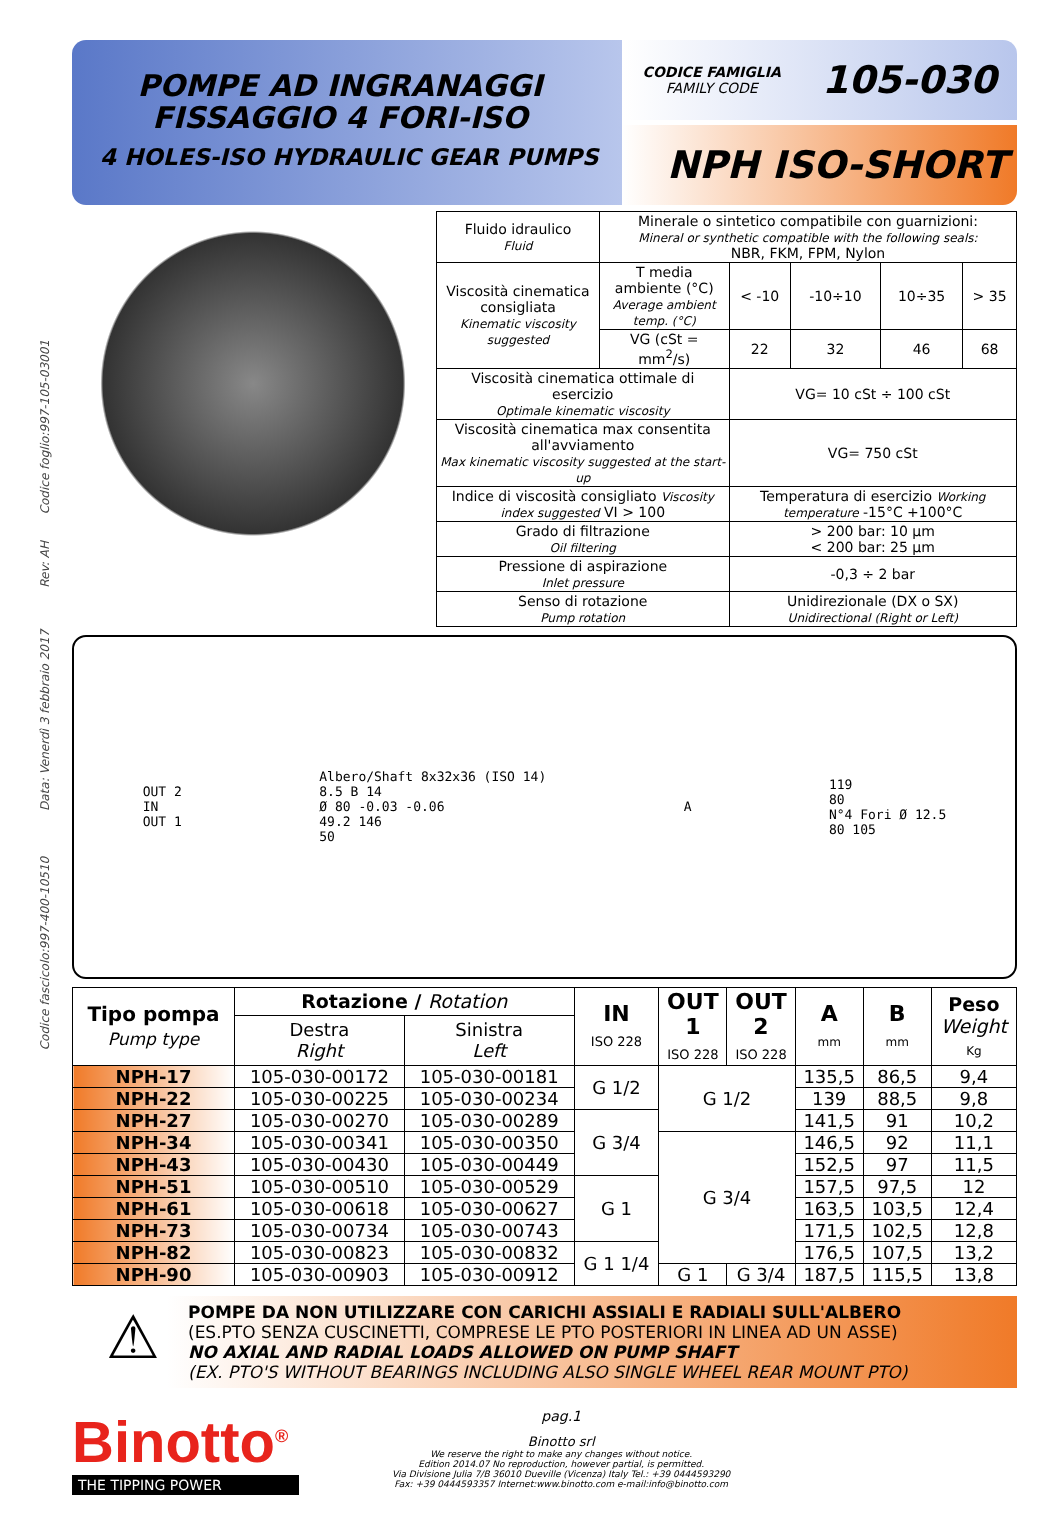Codice fascicolo:997-400-10510 Data: Venerdì 3 febbraio 2017 Rev: AH Codice foglio:997-105-03001
POMPE AD INGRANAGGI FISSAGGIO 4 FORI-ISO
4 HOLES-ISO HYDRAULIC GEAR PUMPS
CODICE FAMIGLIA
FAMILY CODE
105-030
NPH ISO-SHORT
| Fluido idraulico Fluid | Minerale o sintetico compatibile con guarnizioni: Mineral or synthetic compatible with the following seals: NBR, FKM, FPM, Nylon | | | | |
| Viscosità cinematica consigliata Kinematic viscosity suggested | T media ambiente (°C) Average ambient temp. (°C) | < -10 | -10÷10 | 10÷35 | > 35 |
| | VG (cSt = mm<sup>2</sup>/s) | 22 | 32 | 46 | 68 |
| Viscosità cinematica ottimale di esercizio Optimale kinematic viscosity | | VG= 10 cSt ÷ 100 cSt | | | |
| Viscosità cinematica max consentita all'avviamento Max kinematic viscosity suggested at the start-up | | VG= 750 cSt | | | |
| Indice di viscosità consigliato Viscosity index suggested VI > 100 | | Temperatura di esercizio Working temperature -15°C +100°C | | | |
| Grado di filtrazione Oil filtering | | > 200 bar: 10 μm < 200 bar: 25 μm | | | |
| Pressione di aspirazione Inlet pressure | | -0,3 ÷ 2 bar | | | |
| Senso di rotazione Pump rotation | | Unidirezionale (DX o SX) Unidirectional (Right or Left) | | | |
OUT 2
IN
OUT 1
Albero/Shaft 8x32x36 (ISO 14)
8.5 B 14
Ø 80 -0.03 -0.06
49.2 146
50
A
119
80
N°4 Fori Ø 12.5
80 105
| Tipo pompa Pump type | Rotazione / Rotation | | IN ISO 228 | OUT 1 ISO 228 | OUT 2 ISO 228 | A mm | B mm | Peso Weight Kg |
| --- | --- | --- | --- | --- | --- | --- | --- | --- |
| | Destra Right | Sinistra Left | | | | | | |
| NPH-17 | 105-030-00172 | 105-030-00181 | G 1/2 | G 1/2 | | 135,5 | 86,5 | 9,4 |
| NPH-22 | 105-030-00225 | 105-030-00234 | | | | 139 | 88,5 | 9,8 |
| NPH-27 | 105-030-00270 | 105-030-00289 | G 3/4 | | | 141,5 | 91 | 10,2 |
| NPH-34 | 105-030-00341 | 105-030-00350 | | G 3/4 | | 146,5 | 92 | 11,1 |
| NPH-43 | 105-030-00430 | 105-030-00449 | | | | 152,5 | 97 | 11,5 |
| NPH-51 | 105-030-00510 | 105-030-00529 | G 1 | | | 157,5 | 97,5 | 12 |
| NPH-61 | 105-030-00618 | 105-030-00627 | | | | 163,5 | 103,5 | 12,4 |
| NPH-73 | 105-030-00734 | 105-030-00743 | | | | 171,5 | 102,5 | 12,8 |
| NPH-82 | 105-030-00823 | 105-030-00832 | G 1 1/4 | | | 176,5 | 107,5 | 13,2 |
| NPH-90 | 105-030-00903 | 105-030-00912 | | G 1 | G 3/4 | 187,5 | 115,5 | 13,8 |
⚠
POMPE DA NON UTILIZZARE CON CARICHI ASSIALI E RADIALI SULL'ALBERO
(ES.PTO SENZA CUSCINETTI, COMPRESE LE PTO POSTERIORI IN LINEA AD UN ASSE)
NO AXIAL AND RADIAL LOADS ALLOWED ON PUMP SHAFT
(EX. PTO'S WITHOUT BEARINGS INCLUDING ALSO SINGLE WHEEL REAR MOUNT PTO)
Binotto<sup>®</sup>
THE TIPPING POWER
pag.1
Binotto srl
We reserve the right to make any changes without notice.
Edition 2014.07 No reproduction, however partial, is permitted.
Via Divisione Julia 7/B 36010 Dueville (Vicenza) Italy Tel.: +39 0444593290
Fax: +39 0444593357 Internet:www.binotto.com e-mail:info@binotto.com